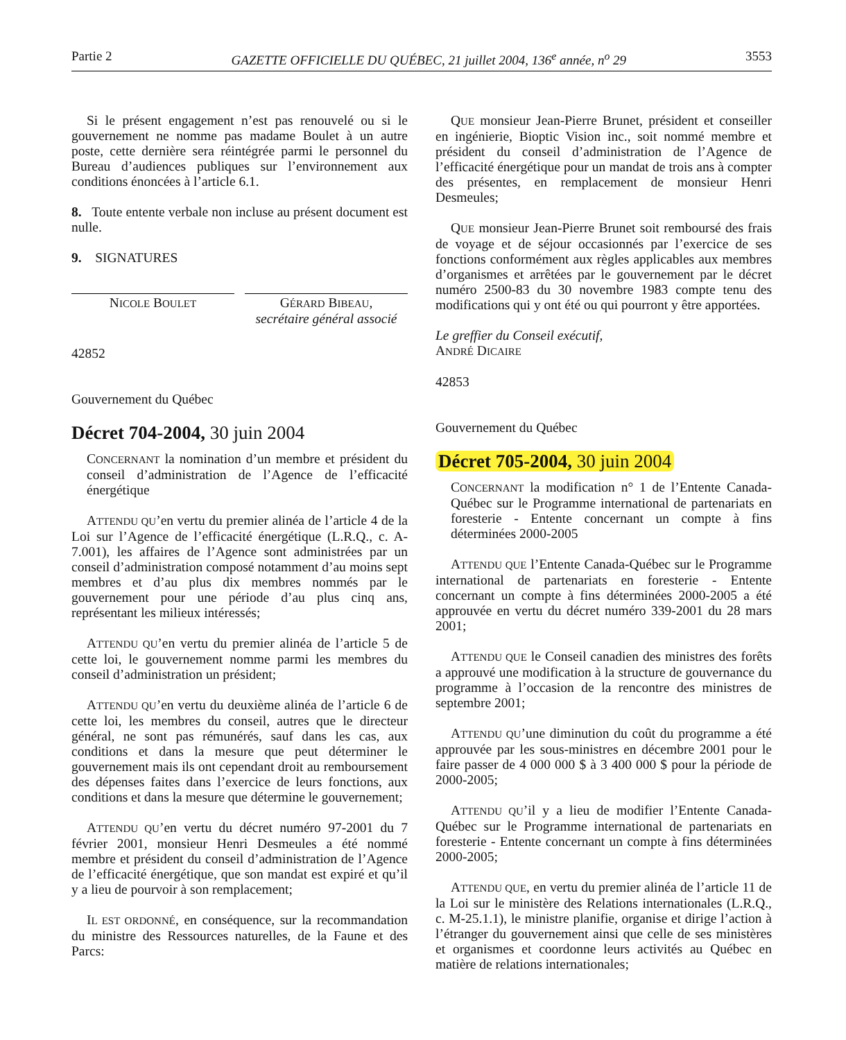Partie 2 GAZETTE OFFICIELLE DU QUÉBEC, 21 juillet 2004, 136<sup>e</sup> année, n<sup>o</sup> 29 3553
Si le présent engagement n’est pas renouvelé ou si le gouvernement ne nomme pas madame Boulet à un autre poste, cette dernière sera réintégrée parmi le personnel du Bureau d’audiences publiques sur l’environnement aux conditions énoncées à l’article 6.1.
8. Toute entente verbale non incluse au présent document est nulle.
9. SIGNATURES
NICOLE BOULET
GÉRARD BIBEAU,
secrétaire général associé
42852
Gouvernement du Québec
Décret 704-2004, 30 juin 2004
CONCERNANT la nomination d’un membre et président du conseil d’administration de l’Agence de l’efficacité énergétique
ATTENDU QU’en vertu du premier alinéa de l’article 4 de la Loi sur l’Agence de l’efficacité énergétique (L.R.Q., c. A-7.001), les affaires de l’Agence sont administrées par un conseil d’administration composé notamment d’au moins sept membres et d’au plus dix membres nommés par le gouvernement pour une période d’au plus cinq ans, représentant les milieux intéressés;
ATTENDU QU’en vertu du premier alinéa de l’article 5 de cette loi, le gouvernement nomme parmi les membres du conseil d’administration un président;
ATTENDU QU’en vertu du deuxième alinéa de l’article 6 de cette loi, les membres du conseil, autres que le directeur général, ne sont pas rémunérés, sauf dans les cas, aux conditions et dans la mesure que peut déterminer le gouvernement mais ils ont cependant droit au remboursement des dépenses faites dans l’exercice de leurs fonctions, aux conditions et dans la mesure que détermine le gouvernement;
ATTENDU QU’en vertu du décret numéro 97-2001 du 7 février 2001, monsieur Henri Desmeules a été nommé membre et président du conseil d’administration de l’Agence de l’efficacité énergétique, que son mandat est expiré et qu’il y a lieu de pourvoir à son remplacement;
IL EST ORDONNÉ, en conséquence, sur la recommandation du ministre des Ressources naturelles, de la Faune et des Parcs:
QUE monsieur Jean-Pierre Brunet, président et conseiller en ingénierie, Bioptic Vision inc., soit nommé membre et président du conseil d’administration de l’Agence de l’efficacité énergétique pour un mandat de trois ans à compter des présentes, en remplacement de monsieur Henri Desmeules;
QUE monsieur Jean-Pierre Brunet soit remboursé des frais de voyage et de séjour occasionnés par l’exercice de ses fonctions conformément aux règles applicables aux membres d’organismes et arrêtées par le gouvernement par le décret numéro 2500-83 du 30 novembre 1983 compte tenu des modifications qui y ont été ou qui pourront y être apportées.
Le greffier du Conseil exécutif,
ANDRÉ DICAIRE
42853
Gouvernement du Québec
Décret 705-2004, 30 juin 2004
CONCERNANT la modification n° 1 de l’Entente Canada-Québec sur le Programme international de partenariats en foresterie - Entente concernant un compte à fins déterminées 2000-2005
ATTENDU QUE l’Entente Canada-Québec sur le Programme international de partenariats en foresterie - Entente concernant un compte à fins déterminées 2000-2005 a été approuvée en vertu du décret numéro 339-2001 du 28 mars 2001;
ATTENDU QUE le Conseil canadien des ministres des forêts a approuvé une modification à la structure de gouvernance du programme à l’occasion de la rencontre des ministres de septembre 2001;
ATTENDU QU’une diminution du coût du programme a été approuvée par les sous-ministres en décembre 2001 pour le faire passer de 4 000 000 $ à 3 400 000 $ pour la période de 2000-2005;
ATTENDU QU’il y a lieu de modifier l’Entente Canada-Québec sur le Programme international de partenariats en foresterie - Entente concernant un compte à fins déterminées 2000-2005;
ATTENDU QUE, en vertu du premier alinéa de l’article 11 de la Loi sur le ministère des Relations internationales (L.R.Q., c. M-25.1.1), le ministre planifie, organise et dirige l’action à l’étranger du gouvernement ainsi que celle de ses ministères et organismes et coordonne leurs activités au Québec en matière de relations internationales;